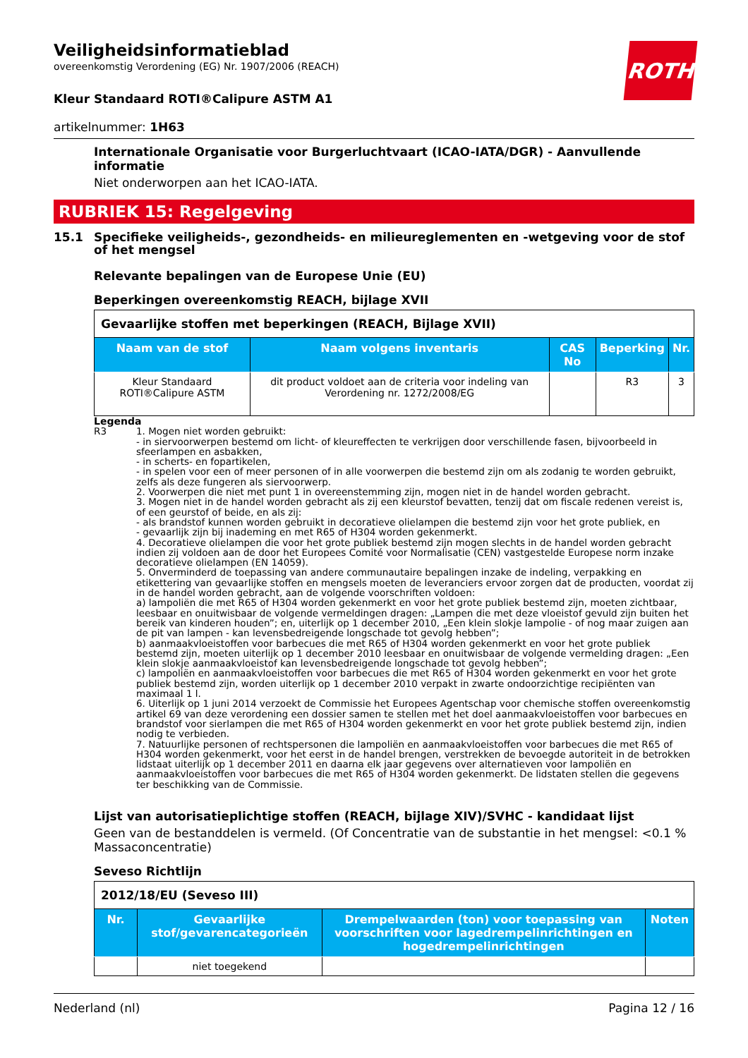Veiligheidsinformatieblad
overeenkomstig Verordening (EG) Nr. 1907/2006 (REACH)
ROTH
Kleur Standaard ROTI®Calipure ASTM A1
artikelnummer: 1H63
Internationale Organisatie voor Burgerluchtvaart (ICAO-IATA/DGR) - Aanvullende informatie
Niet onderworpen aan het ICAO-IATA.
RUBRIEK 15: Regelgeving
15.1 Specifieke veiligheids-, gezondheids- en milieureglementen en -wetgeving voor de stof of het mengsel
Relevante bepalingen van de Europese Unie (EU)
Beperkingen overeenkomstig REACH, bijlage XVII
| Gevaarlijke stoffen met beperkingen (REACH, Bijlage XVII) | | | | |
| Naam van de stof | Naam volgens inventaris | CAS No | Beperking | Nr. |
| Kleur Standaard ROTI®Calipure ASTM | dit product voldoet aan de criteria voor indeling van Verordening nr. 1272/2008/EG | | R3 | 3 |
Legenda
R3 1. Mogen niet worden gebruikt:
- in siervoorwerpen bestemd om licht- of kleureffecten te verkrijgen door verschillende fasen, bijvoorbeeld in sfeerlampen en asbakken,
- in scherts- en fopartikelen,
- in spelen voor een of meer personen of in alle voorwerpen die bestemd zijn om als zodanig te worden gebruikt, zelfs als deze fungeren als siervoorwerp.
2. Voorwerpen die niet met punt 1 in overeenstemming zijn, mogen niet in de handel worden gebracht.
3. Mogen niet in de handel worden gebracht als zij een kleurstof bevatten, tenzij dat om fiscale redenen vereist is, of een geurstof of beide, en als zij:
- als brandstof kunnen worden gebruikt in decoratieve olielampen die bestemd zijn voor het grote publiek, en
- gevaarlijk zijn bij inademing en met R65 of H304 worden gekenmerkt.
4. Decoratieve olielampen die voor het grote publiek bestemd zijn mogen slechts in de handel worden gebracht indien zij voldoen aan de door het Europees Comité voor Normalisatie (CEN) vastgestelde Europese norm inzake decoratieve olielampen (EN 14059).
5. Onverminderd de toepassing van andere communautaire bepalingen inzake de indeling, verpakking en etikettering van gevaarlijke stoffen en mengsels moeten de leveranciers ervoor zorgen dat de producten, voordat zij in de handel worden gebracht, aan de volgende voorschriften voldoen:
a) lampoliën die met R65 of H304 worden gekenmerkt en voor het grote publiek bestemd zijn, moeten zichtbaar, leesbaar en onuitwisbaar de volgende vermeldingen dragen: „Lampen die met deze vloeistof gevuld zijn buiten het bereik van kinderen houden”; en, uiterlijk op 1 december 2010, „Een klein slokje lampolie - of nog maar zuigen aan de pit van lampen - kan levensbedreigende longschade tot gevolg hebben”;
b) aanmaakvloeistoffen voor barbecues die met R65 of H304 worden gekenmerkt en voor het grote publiek bestemd zijn, moeten uiterlijk op 1 december 2010 leesbaar en onuitwisbaar de volgende vermelding dragen: „Een klein slokje aanmaakvloeistof kan levensbedreigende longschade tot gevolg hebben”;
c) lampoliën en aanmaakvloeistoffen voor barbecues die met R65 of H304 worden gekenmerkt en voor het grote publiek bestemd zijn, worden uiterlijk op 1 december 2010 verpakt in zwarte ondoorzichtige recipiënten van maximaal 1 l.
6. Uiterlijk op 1 juni 2014 verzoekt de Commissie het Europees Agentschap voor chemische stoffen overeenkomstig artikel 69 van deze verordening een dossier samen te stellen met het doel aanmaakvloeistoffen voor barbecues en brandstof voor sierlampen die met R65 of H304 worden gekenmerkt en voor het grote publiek bestemd zijn, indien nodig te verbieden.
7. Natuurlijke personen of rechtspersonen die lampoliën en aanmaakvloeistoffen voor barbecues die met R65 of H304 worden gekenmerkt, voor het eerst in de handel brengen, verstrekken de bevoegde autoriteit in de betrokken lidstaat uiterlijk op 1 december 2011 en daarna elk jaar gegevens over alternatieven voor lampoliën en aanmaakvloeistoffen voor barbecues die met R65 of H304 worden gekenmerkt. De lidstaten stellen die gegevens ter beschikking van de Commissie.
Lijst van autorisatieplichtige stoffen (REACH, bijlage XIV)/SVHC - kandidaat lijst
Geen van de bestanddelen is vermeld. (Of Concentratie van de substantie in het mengsel: <0.1 % Massaconcentratie)
Seveso Richtlijn
| 2012/18/EU (Seveso III) | | | |
| Nr. | Gevaarlijke stof/gevarencategorieën | Drempelwaarden (ton) voor toepassing van voorschriften voor lagedrempelinrichtingen en hogedrempelinrichtingen | Noten |
| | niet toegekend | | |
Nederland (nl) Pagina 12 / 16